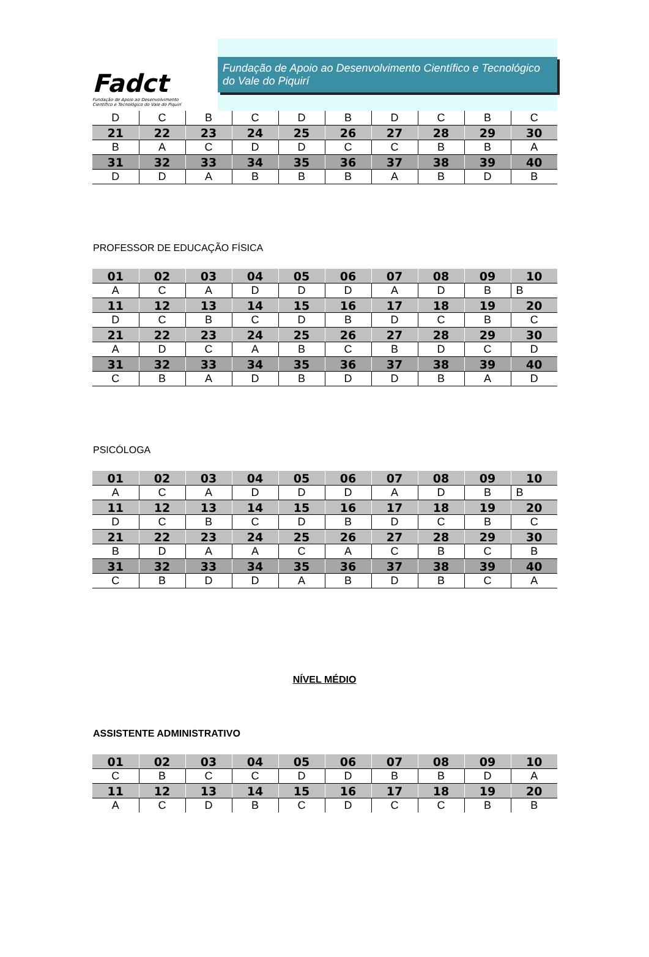Fadct
Fundação de Apoio ao Desenvolvimento
Científico e Tecnológico do Vale do Piquirí
Fundação de Apoio ao Desenvolvimento Científico e Tecnológico do Vale do Piquirí
| D | C | B | C | D | B | D | C | B | C |
| 21 | 22 | 23 | 24 | 25 | 26 | 27 | 28 | 29 | 30 |
| B | A | C | D | D | C | C | B | B | A |
| 31 | 32 | 33 | 34 | 35 | 36 | 37 | 38 | 39 | 40 |
| D | D | A | B | B | B | A | B | D | B |
PROFESSOR DE EDUCAÇÃO FÍSICA
| 01 | 02 | 03 | 04 | 05 | 06 | 07 | 08 | 09 | 10 |
| --- | --- | --- | --- | --- | --- | --- | --- | --- | --- |
| A | C | A | D | D | D | A | D | B | B |
| 11 | 12 | 13 | 14 | 15 | 16 | 17 | 18 | 19 | 20 |
| D | C | B | C | D | B | D | C | B | C |
| 21 | 22 | 23 | 24 | 25 | 26 | 27 | 28 | 29 | 30 |
| A | D | C | A | B | C | B | D | C | D |
| 31 | 32 | 33 | 34 | 35 | 36 | 37 | 38 | 39 | 40 |
| C | B | A | D | B | D | D | B | A | D |
PSICÓLOGA
| 01 | 02 | 03 | 04 | 05 | 06 | 07 | 08 | 09 | 10 |
| --- | --- | --- | --- | --- | --- | --- | --- | --- | --- |
| A | C | A | D | D | D | A | D | B | B |
| 11 | 12 | 13 | 14 | 15 | 16 | 17 | 18 | 19 | 20 |
| D | C | B | C | D | B | D | C | B | C |
| 21 | 22 | 23 | 24 | 25 | 26 | 27 | 28 | 29 | 30 |
| B | D | A | A | C | A | C | B | C | B |
| 31 | 32 | 33 | 34 | 35 | 36 | 37 | 38 | 39 | 40 |
| C | B | D | D | A | B | D | B | C | A |
NÍVEL MÉDIO
ASSISTENTE ADMINISTRATIVO
| 01 | 02 | 03 | 04 | 05 | 06 | 07 | 08 | 09 | 10 |
| --- | --- | --- | --- | --- | --- | --- | --- | --- | --- |
| C | B | C | C | D | D | B | B | D | A |
| 11 | 12 | 13 | 14 | 15 | 16 | 17 | 18 | 19 | 20 |
| A | C | D | B | C | D | C | C | B | B |